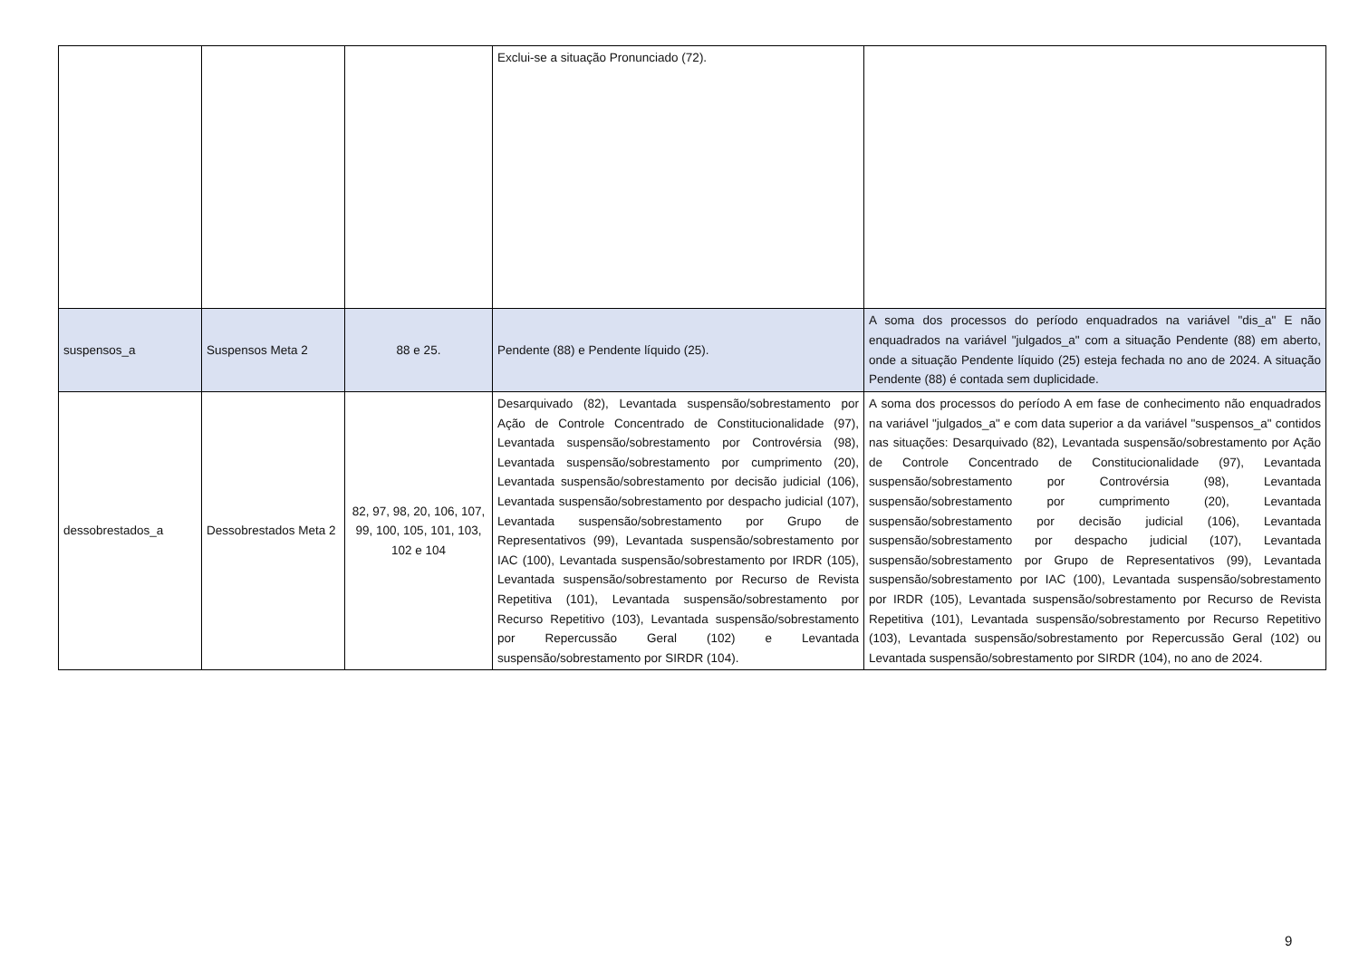| | | | Exclui-se a situação Pronunciado (72). | |
| suspensos_a | Suspensos Meta 2 | 88 e 25. | Pendente (88) e Pendente líquido (25). | A soma dos processos do período enquadrados na variável "dis_a" E não enquadrados na variável "julgados_a" com a situação Pendente (88) em aberto, onde a situação Pendente líquido (25) esteja fechada no ano de 2024. A situação Pendente (88) é contada sem duplicidade. |
| dessobrestados_a | Dessobrestados Meta 2 | 82, 97, 98, 20, 106, 107, 99, 100, 105, 101, 103, 102 e 104 | Desarquivado (82), Levantada suspensão/sobrestamento por Ação de Controle Concentrado de Constitucionalidade (97), Levantada suspensão/sobrestamento por Controvérsia (98), Levantada suspensão/sobrestamento por cumprimento (20), Levantada suspensão/sobrestamento por decisão judicial (106), Levantada suspensão/sobrestamento por despacho judicial (107), Levantada suspensão/sobrestamento por Grupo de Representativos (99), Levantada suspensão/sobrestamento por IAC (100), Levantada suspensão/sobrestamento por IRDR (105), Levantada suspensão/sobrestamento por Recurso de Revista Repetitiva (101), Levantada suspensão/sobrestamento por Recurso Repetitivo (103), Levantada suspensão/sobrestamento por Repercussão Geral (102) e Levantada suspensão/sobrestamento por SIRDR (104). | A soma dos processos do período A em fase de conhecimento não enquadrados na variável "julgados_a" e com data superior a da variável "suspensos_a" contidos nas situações: Desarquivado (82), Levantada suspensão/sobrestamento por Ação de Controle Concentrado de Constitucionalidade (97), Levantada suspensão/sobrestamento por Controvérsia (98), Levantada suspensão/sobrestamento por cumprimento (20), Levantada suspensão/sobrestamento por decisão judicial (106), Levantada suspensão/sobrestamento por despacho judicial (107), Levantada suspensão/sobrestamento por Grupo de Representativos (99), Levantada suspensão/sobrestamento por IAC (100), Levantada suspensão/sobrestamento por IRDR (105), Levantada suspensão/sobrestamento por Recurso de Revista Repetitiva (101), Levantada suspensão/sobrestamento por Recurso Repetitivo (103), Levantada suspensão/sobrestamento por Repercussão Geral (102) ou Levantada suspensão/sobrestamento por SIRDR (104), no ano de 2024. |
9